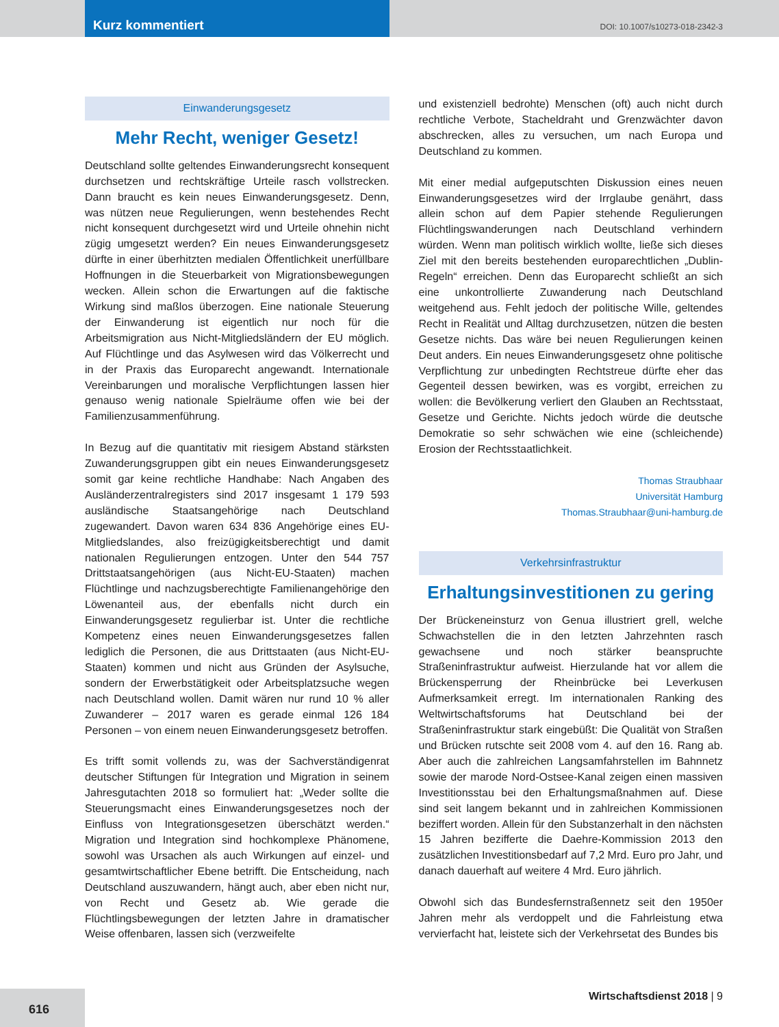Kurz kommentiert
DOI: 10.1007/s10273-018-2342-3
Einwanderungsgesetz
Mehr Recht, weniger Gesetz!
Deutschland sollte geltendes Einwanderungsrecht konsequent durchsetzen und rechtskräftige Urteile rasch vollstrecken. Dann braucht es kein neues Einwanderungsgesetz. Denn, was nützen neue Regulierungen, wenn bestehendes Recht nicht konsequent durchgesetzt wird und Urteile ohnehin nicht zügig umgesetzt werden? Ein neues Einwanderungsgesetz dürfte in einer überhitzten medialen Öffentlichkeit unerfüllbare Hoffnungen in die Steuerbarkeit von Migrationsbewegungen wecken. Allein schon die Erwartungen auf die faktische Wirkung sind maßlos überzogen. Eine nationale Steuerung der Einwanderung ist eigentlich nur noch für die Arbeitsmigration aus Nicht-Mitgliedsländern der EU möglich. Auf Flüchtlinge und das Asylwesen wird das Völkerrecht und in der Praxis das Europarecht angewandt. Internationale Vereinbarungen und moralische Verpflichtungen lassen hier genauso wenig nationale Spielräume offen wie bei der Familienzusammenführung.
In Bezug auf die quantitativ mit riesigem Abstand stärksten Zuwanderungsgruppen gibt ein neues Einwanderungsgesetz somit gar keine rechtliche Handhabe: Nach Angaben des Ausländerzentralregisters sind 2017 insgesamt 1 179 593 ausländische Staatsangehörige nach Deutschland zugewandert. Davon waren 634 836 Angehörige eines EU-Mitgliedslandes, also freizügigkeitsberechtigt und damit nationalen Regulierungen entzogen. Unter den 544 757 Drittstaatsangehörigen (aus Nicht-EU-Staaten) machen Flüchtlinge und nachzugsberechtigte Familienangehörige den Löwenanteil aus, der ebenfalls nicht durch ein Einwanderungsgesetz regulierbar ist. Unter die rechtliche Kompetenz eines neuen Einwanderungsgesetzes fallen lediglich die Personen, die aus Drittstaaten (aus Nicht-EU-Staaten) kommen und nicht aus Gründen der Asylsuche, sondern der Erwerbstätigkeit oder Arbeitsplatzsuche wegen nach Deutschland wollen. Damit wären nur rund 10 % aller Zuwanderer – 2017 waren es gerade einmal 126 184 Personen – von einem neuen Einwanderungsgesetz betroffen.
Es trifft somit vollends zu, was der Sachverständigenrat deutscher Stiftungen für Integration und Migration in seinem Jahresgutachten 2018 so formuliert hat: „Weder sollte die Steuerungsmacht eines Einwanderungsgesetzes noch der Einfluss von Integrationsgesetzen überschätzt werden.“ Migration und Integration sind hochkomplexe Phänomene, sowohl was Ursachen als auch Wirkungen auf einzel- und gesamtwirtschaftlicher Ebene betrifft. Die Entscheidung, nach Deutschland auszuwandern, hängt auch, aber eben nicht nur, von Recht und Gesetz ab. Wie gerade die Flüchtlingsbewegungen der letzten Jahre in dramatischer Weise offenbaren, lassen sich (verzweifelte
und existenziell bedrohte) Menschen (oft) auch nicht durch rechtliche Verbote, Stacheldraht und Grenzwächter davon abschrecken, alles zu versuchen, um nach Europa und Deutschland zu kommen.
Mit einer medial aufgeputschten Diskussion eines neuen Einwanderungsgesetzes wird der Irrglaube genährt, dass allein schon auf dem Papier stehende Regulierungen Flüchtlingswanderungen nach Deutschland verhindern würden. Wenn man politisch wirklich wollte, ließe sich dieses Ziel mit den bereits bestehenden europarechtlichen „Dublin-Regeln“ erreichen. Denn das Europarecht schließt an sich eine unkontrollierte Zuwanderung nach Deutschland weitgehend aus. Fehlt jedoch der politische Wille, geltendes Recht in Realität und Alltag durchzusetzen, nützen die besten Gesetze nichts. Das wäre bei neuen Regulierungen keinen Deut anders. Ein neues Einwanderungsgesetz ohne politische Verpflichtung zur unbedingten Rechtstreue dürfte eher das Gegenteil dessen bewirken, was es vorgibt, erreichen zu wollen: die Bevölkerung verliert den Glauben an Rechtsstaat, Gesetze und Gerichte. Nichts jedoch würde die deutsche Demokratie so sehr schwächen wie eine (schleichende) Erosion der Rechtsstaatlichkeit.
Thomas Straubhaar
Universität Hamburg
Thomas.Straubhaar@uni-hamburg.de
Verkehrsinfrastruktur
Erhaltungsinvestitionen zu gering
Der Brückeneinsturz von Genua illustriert grell, welche Schwachstellen die in den letzten Jahrzehnten rasch gewachsene und noch stärker beanspruchte Straßeninfrastruktur aufweist. Hierzulande hat vor allem die Brückensperrung der Rheinbrücke bei Leverkusen Aufmerksamkeit erregt. Im internationalen Ranking des Weltwirtschaftsforums hat Deutschland bei der Straßeninfrastruktur stark eingebüßt: Die Qualität von Straßen und Brücken rutschte seit 2008 vom 4. auf den 16. Rang ab. Aber auch die zahlreichen Langsamfahrstellen im Bahnnetz sowie der marode Nord-Ostsee-Kanal zeigen einen massiven Investitionsstau bei den Erhaltungsmaßnahmen auf. Diese sind seit langem bekannt und in zahlreichen Kommissionen beziffert worden. Allein für den Substanzerhalt in den nächsten 15 Jahren bezifferte die Daehre-Kommission 2013 den zusätzlichen Investitionsbedarf auf 7,2 Mrd. Euro pro Jahr, und danach dauerhaft auf weitere 4 Mrd. Euro jährlich.
Obwohl sich das Bundesfernstraßennetz seit den 1950er Jahren mehr als verdoppelt und die Fahrleistung etwa vervierfacht hat, leistete sich der Verkehrsetat des Bundes bis
616
Wirtschaftsdienst 2018 | 9